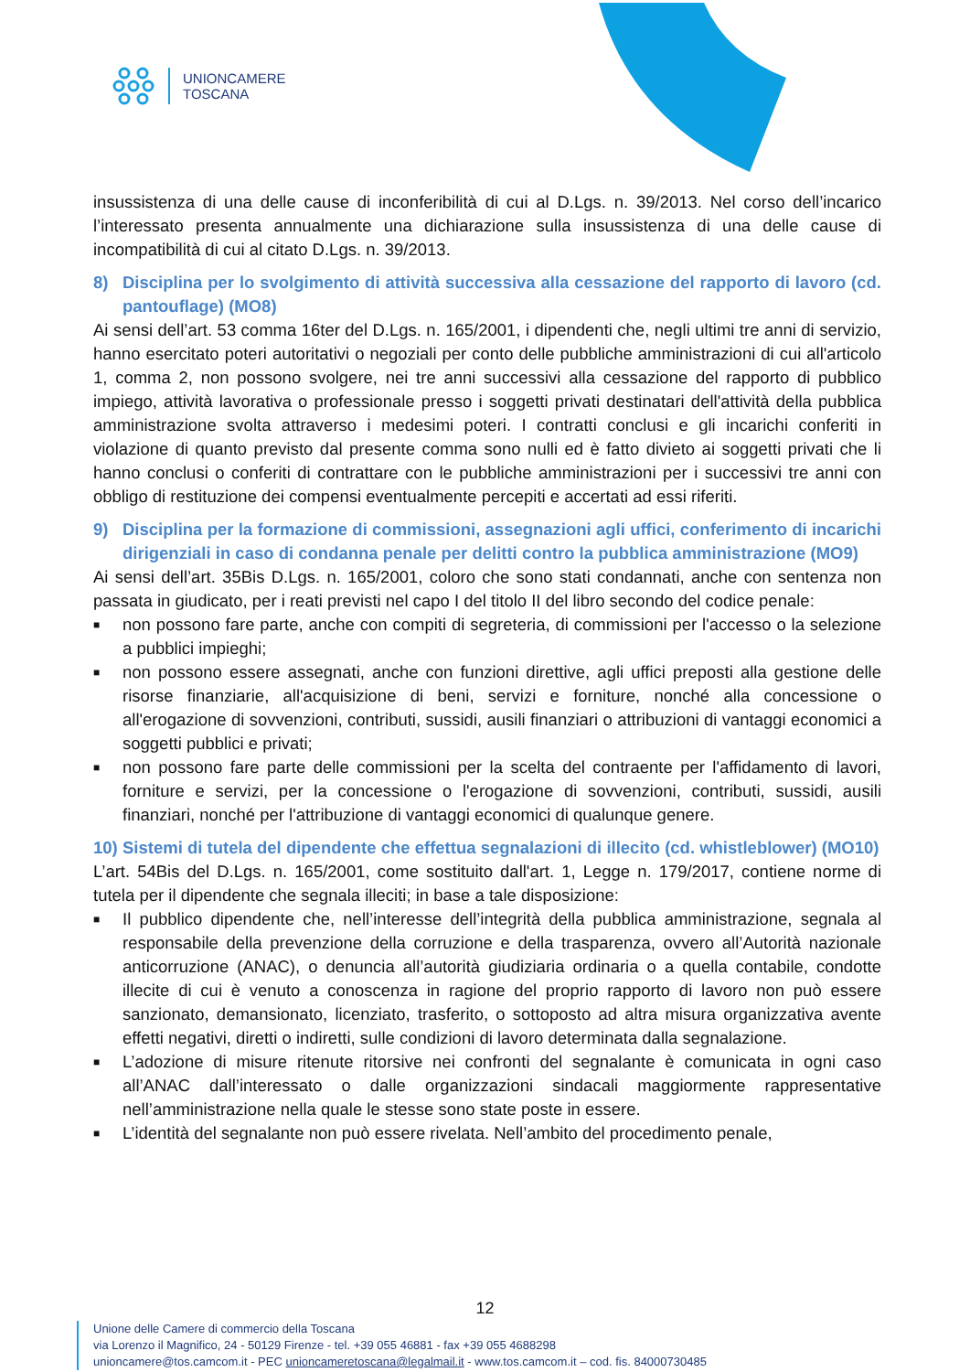UNIONCAMERE
TOSCANA
insussistenza di una delle cause di inconferibilità di cui al D.Lgs. n. 39/2013. Nel corso dell’incarico l’interessato presenta annualmente una dichiarazione sulla insussistenza di una delle cause di incompatibilità di cui al citato D.Lgs. n. 39/2013.
8) Disciplina per lo svolgimento di attività successiva alla cessazione del rapporto di lavoro (cd. pantouflage) (MO8)
Ai sensi dell’art. 53 comma 16ter del D.Lgs. n. 165/2001, i dipendenti che, negli ultimi tre anni di servizio, hanno esercitato poteri autoritativi o negoziali per conto delle pubbliche amministrazioni di cui all'articolo 1, comma 2, non possono svolgere, nei tre anni successivi alla cessazione del rapporto di pubblico impiego, attività lavorativa o professionale presso i soggetti privati destinatari dell'attività della pubblica amministrazione svolta attraverso i medesimi poteri. I contratti conclusi e gli incarichi conferiti in violazione di quanto previsto dal presente comma sono nulli ed è fatto divieto ai soggetti privati che li hanno conclusi o conferiti di contrattare con le pubbliche amministrazioni per i successivi tre anni con obbligo di restituzione dei compensi eventualmente percepiti e accertati ad essi riferiti.
9) Disciplina per la formazione di commissioni, assegnazioni agli uffici, conferimento di incarichi dirigenziali in caso di condanna penale per delitti contro la pubblica amministrazione (MO9)
Ai sensi dell’art. 35Bis D.Lgs. n. 165/2001, coloro che sono stati condannati, anche con sentenza non passata in giudicato, per i reati previsti nel capo I del titolo II del libro secondo del codice penale:
■ non possono fare parte, anche con compiti di segreteria, di commissioni per l'accesso o la selezione a pubblici impieghi;
■ non possono essere assegnati, anche con funzioni direttive, agli uffici preposti alla gestione delle risorse finanziarie, all'acquisizione di beni, servizi e forniture, nonché alla concessione o all'erogazione di sovvenzioni, contributi, sussidi, ausili finanziari o attribuzioni di vantaggi economici a soggetti pubblici e privati;
■ non possono fare parte delle commissioni per la scelta del contraente per l'affidamento di lavori, forniture e servizi, per la concessione o l'erogazione di sovvenzioni, contributi, sussidi, ausili finanziari, nonché per l'attribuzione di vantaggi economici di qualunque genere.
10) Sistemi di tutela del dipendente che effettua segnalazioni di illecito (cd. whistleblower) (MO10)
L’art. 54Bis del D.Lgs. n. 165/2001, come sostituito dall'art. 1, Legge n. 179/2017, contiene norme di tutela per il dipendente che segnala illeciti; in base a tale disposizione:
■ Il pubblico dipendente che, nell’interesse dell’integrità della pubblica amministrazione, segnala al responsabile della prevenzione della corruzione e della trasparenza, ovvero all’Autorità nazionale anticorruzione (ANAC), o denuncia all’autorità giudiziaria ordinaria o a quella contabile, condotte illecite di cui è venuto a conoscenza in ragione del proprio rapporto di lavoro non può essere sanzionato, demansionato, licenziato, trasferito, o sottoposto ad altra misura organizzativa avente effetti negativi, diretti o indiretti, sulle condizioni di lavoro determinata dalla segnalazione.
■ L’adozione di misure ritenute ritorsive nei confronti del segnalante è comunicata in ogni caso all’ANAC dall’interessato o dalle organizzazioni sindacali maggiormente rappresentative nell’amministrazione nella quale le stesse sono state poste in essere.
■ L’identità del segnalante non può essere rivelata. Nell’ambito del procedimento penale,
12
Unione delle Camere di commercio della Toscana
via Lorenzo il Magnifico, 24 - 50129 Firenze - tel. +39 055 46881 - fax +39 055 4688298
unioncamere@tos.camcom.it - PEC unioncameretoscana@legalmail.it - www.tos.camcom.it – cod. fis. 84000730485